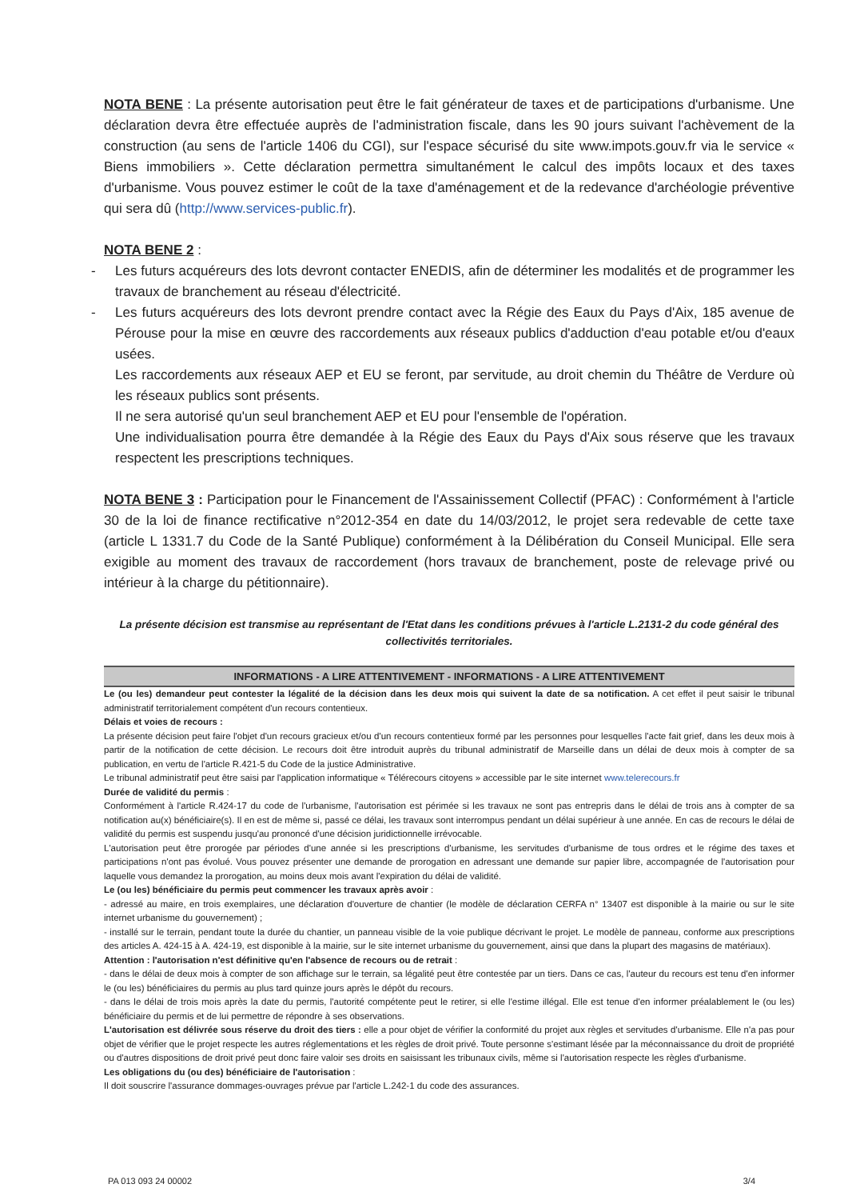NOTA BENE : La présente autorisation peut être le fait générateur de taxes et de participations d'urbanisme. Une déclaration devra être effectuée auprès de l'administration fiscale, dans les 90 jours suivant l'achèvement de la construction (au sens de l'article 1406 du CGI), sur l'espace sécurisé du site www.impots.gouv.fr via le service « Biens immobiliers ». Cette déclaration permettra simultanément le calcul des impôts locaux et des taxes d'urbanisme. Vous pouvez estimer le coût de la taxe d'aménagement et de la redevance d'archéologie préventive qui sera dû (http://www.services-public.fr).
NOTA BENE 2 :
- Les futurs acquéreurs des lots devront contacter ENEDIS, afin de déterminer les modalités et de programmer les travaux de branchement au réseau d'électricité.
- Les futurs acquéreurs des lots devront prendre contact avec la Régie des Eaux du Pays d'Aix, 185 avenue de Pérouse pour la mise en œuvre des raccordements aux réseaux publics d'adduction d'eau potable et/ou d'eaux usées.
Les raccordements aux réseaux AEP et EU se feront, par servitude, au droit chemin du Théâtre de Verdure où les réseaux publics sont présents.
Il ne sera autorisé qu'un seul branchement AEP et EU pour l'ensemble de l'opération.
Une individualisation pourra être demandée à la Régie des Eaux du Pays d'Aix sous réserve que les travaux respectent les prescriptions techniques.
NOTA BENE 3 : Participation pour le Financement de l'Assainissement Collectif (PFAC) : Conformément à l'article 30 de la loi de finance rectificative n°2012-354 en date du 14/03/2012, le projet sera redevable de cette taxe (article L 1331.7 du Code de la Santé Publique) conformément à la Délibération du Conseil Municipal. Elle sera exigible au moment des travaux de raccordement (hors travaux de branchement, poste de relevage privé ou intérieur à la charge du pétitionnaire).
La présente décision est transmise au représentant de l'Etat dans les conditions prévues à l'article L.2131-2 du code général des collectivités territoriales.
INFORMATIONS - A LIRE ATTENTIVEMENT - INFORMATIONS - A LIRE ATTENTIVEMENT
Le (ou les) demandeur peut contester la légalité de la décision dans les deux mois qui suivent la date de sa notification. A cet effet il peut saisir le tribunal administratif territorialement compétent d'un recours contentieux.
Délais et voies de recours :
La présente décision peut faire l'objet d'un recours gracieux et/ou d'un recours contentieux formé par les personnes pour lesquelles l'acte fait grief, dans les deux mois à partir de la notification de cette décision. Le recours doit être introduit auprès du tribunal administratif de Marseille dans un délai de deux mois à compter de sa publication, en vertu de l'article R.421-5 du Code de la justice Administrative.
Le tribunal administratif peut être saisi par l'application informatique « Télérecours citoyens » accessible par le site internet www.telerecours.fr
Durée de validité du permis :
Conformément à l'article R.424-17 du code de l'urbanisme, l'autorisation est périmée si les travaux ne sont pas entrepris dans le délai de trois ans à compter de sa notification au(x) bénéficiaire(s). Il en est de même si, passé ce délai, les travaux sont interrompus pendant un délai supérieur à une année. En cas de recours le délai de validité du permis est suspendu jusqu'au prononcé d'une décision juridictionnelle irrévocable.
L'autorisation peut être prorogée par périodes d'une année si les prescriptions d'urbanisme, les servitudes d'urbanisme de tous ordres et le régime des taxes et participations n'ont pas évolué. Vous pouvez présenter une demande de prorogation en adressant une demande sur papier libre, accompagnée de l'autorisation pour laquelle vous demandez la prorogation, au moins deux mois avant l'expiration du délai de validité.
Le (ou les) bénéficiaire du permis peut commencer les travaux après avoir :
- adressé au maire, en trois exemplaires, une déclaration d'ouverture de chantier (le modèle de déclaration CERFA n° 13407 est disponible à la mairie ou sur le site internet urbanisme du gouvernement) ;
- installé sur le terrain, pendant toute la durée du chantier, un panneau visible de la voie publique décrivant le projet. Le modèle de panneau, conforme aux prescriptions des articles A. 424-15 à A. 424-19, est disponible à la mairie, sur le site internet urbanisme du gouvernement, ainsi que dans la plupart des magasins de matériaux).
Attention : l'autorisation n'est définitive qu'en l'absence de recours ou de retrait :
- dans le délai de deux mois à compter de son affichage sur le terrain, sa légalité peut être contestée par un tiers. Dans ce cas, l'auteur du recours est tenu d'en informer le (ou les) bénéficiaires du permis au plus tard quinze jours après le dépôt du recours.
- dans le délai de trois mois après la date du permis, l'autorité compétente peut le retirer, si elle l'estime illégal. Elle est tenue d'en informer préalablement le (ou les) bénéficiaire du permis et de lui permettre de répondre à ses observations.
L'autorisation est délivrée sous réserve du droit des tiers : elle a pour objet de vérifier la conformité du projet aux règles et servitudes d'urbanisme. Elle n'a pas pour objet de vérifier que le projet respecte les autres réglementations et les règles de droit privé. Toute personne s'estimant lésée par la méconnaissance du droit de propriété ou d'autres dispositions de droit privé peut donc faire valoir ses droits en saisissant les tribunaux civils, même si l'autorisation respecte les règles d'urbanisme.
Les obligations du (ou des) bénéficiaire de l'autorisation :
Il doit souscrire l'assurance dommages-ouvrages prévue par l'article L.242-1 du code des assurances.
PA 013 093 24 00002 3/4